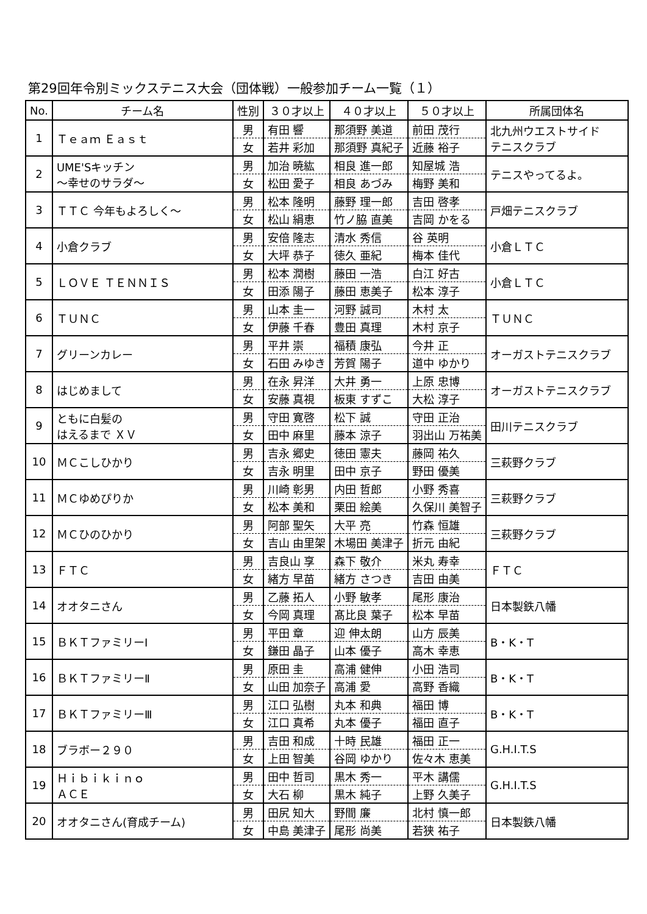第29回年令別ミックステニス大会（団体戦）一般参加チーム一覧（１）
| No. | チーム名 | 性別 | ３０才以上 | ４０才以上 | ５０才以上 | 所属団体名 |
| --- | --- | --- | --- | --- | --- | --- |
| 1 | Ｔｅａｍ Ｅａｓｔ | 男 | 有田 響 | 那須野 美道 | 前田 茂行 | 北九州ウエストサイド テニスクラブ |
| | | 女 | 若井 彩加 | 那須野 真紀子 | 近藤 裕子 | |
| 2 | UME'Sキッチン ～幸せのサラダ～ | 男 | 加治 暁紘 | 相良 進一郎 | 知屋城 浩 | テニスやってるよ。 |
| | | 女 | 松田 愛子 | 相良 あづみ | 梅野 美和 | |
| 3 | ＴＴＣ 今年もよろしく～ | 男 | 松本 隆明 | 藤野 理一郎 | 吉田 啓孝 | 戸畑テニスクラブ |
| | | 女 | 松山 絹恵 | 竹ノ脇 直美 | 吉岡 かをる | |
| 4 | 小倉クラブ | 男 | 安倍 隆志 | 清水 秀信 | 谷 英明 | 小倉ＬＴＣ |
| | | 女 | 大坪 恭子 | 徳久 亜紀 | 梅本 佳代 | |
| 5 | ＬＯＶＥ ＴＥＮＮＩＳ | 男 | 松本 潤樹 | 藤田 一浩 | 白江 好古 | 小倉ＬＴＣ |
| | | 女 | 田添 陽子 | 藤田 恵美子 | 松本 淳子 | |
| 6 | ＴＵＮＣ | 男 | 山本 圭一 | 河野 誠司 | 木村 太 | ＴＵＮＣ |
| | | 女 | 伊藤 千春 | 豊田 真理 | 木村 京子 | |
| 7 | グリーンカレー | 男 | 平井 崇 | 福積 康弘 | 今井 正 | オーガストテニスクラブ |
| | | 女 | 石田 みゆき | 芳賀 陽子 | 道中 ゆかり | |
| 8 | はじめまして | 男 | 在永 昇洋 | 大井 勇一 | 上原 忠博 | オーガストテニスクラブ |
| | | 女 | 安藤 真視 | 板東 すずこ | 大松 淳子 | |
| 9 | ともに白髪の はえるまで ＸＶ | 男 | 守田 寛啓 | 松下 誠 | 守田 正治 | 田川テニスクラブ |
| | | 女 | 田中 麻里 | 藤本 涼子 | 羽出山 万祐美 | |
| 10 | ＭＣこしひかり | 男 | 吉永 郷史 | 徳田 憲夫 | 藤岡 祐久 | 三萩野クラブ |
| | | 女 | 吉永 明里 | 田中 京子 | 野田 優美 | |
| 11 | ＭＣゆめぴりか | 男 | 川崎 彰男 | 内田 哲郎 | 小野 秀喜 | 三萩野クラブ |
| | | 女 | 松本 美和 | 栗田 絵美 | 久保川 美智子 | |
| 12 | ＭＣひのひかり | 男 | 阿部 聖矢 | 大平 亮 | 竹森 恒雄 | 三萩野クラブ |
| | | 女 | 吉山 由里架 | 木場田 美津子 | 折元 由紀 | |
| 13 | ＦＴＣ | 男 | 吉良山 享 | 森下 敬介 | 米丸 寿幸 | ＦＴＣ |
| | | 女 | 緒方 早苗 | 緒方 さつき | 吉田 由美 | |
| 14 | オオタニさん | 男 | 乙藤 拓人 | 小野 敏孝 | 尾形 康治 | 日本製鉄八幡 |
| | | 女 | 今岡 真理 | 髙比良 葉子 | 松本 早苗 | |
| 15 | ＢＫＴファミリーⅠ | 男 | 平田 章 | 迎 伸太朗 | 山方 辰美 | B・K・T |
| | | 女 | 鎌田 晶子 | 山本 優子 | 高木 幸恵 | |
| 16 | ＢＫＴファミリーⅡ | 男 | 原田 圭 | 高浦 健伸 | 小田 浩司 | B・K・T |
| | | 女 | 山田 加奈子 | 高浦 愛 | 高野 香織 | |
| 17 | ＢＫＴファミリーⅢ | 男 | 江口 弘樹 | 丸本 和典 | 福田 博 | B・K・T |
| | | 女 | 江口 真希 | 丸本 優子 | 福田 直子 | |
| 18 | ブラボー２９０ | 男 | 吉田 和成 | 十時 民雄 | 福田 正一 | G.H.I.T.S |
| | | 女 | 上田 智美 | 谷岡 ゆかり | 佐々木 恵美 | |
| 19 | Ｈｉｂｉｋｉｎｏ ＡＣＥ | 男 | 田中 哲司 | 黒木 秀一 | 平木 講儒 | G.H.I.T.S |
| | | 女 | 大石 柳 | 黒木 純子 | 上野 久美子 | |
| 20 | オオタニさん(育成チーム) | 男 | 田尻 知大 | 野間 廉 | 北村 慎一郎 | 日本製鉄八幡 |
| | | 女 | 中島 美津子 | 尾形 尚美 | 若狭 祐子 | |